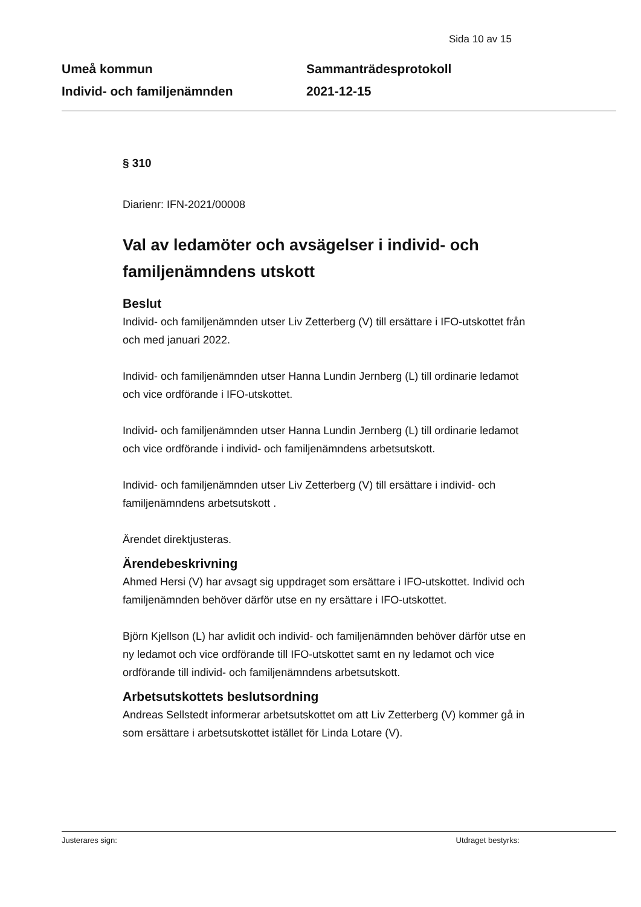Sida 10 av 15
Umeå kommun
Individ- och familjenämnden
Sammanträdesprotokoll
2021-12-15
§ 310
Diarienr: IFN-2021/00008
Val av ledamöter och avsägelser i individ- och familjenämndens utskott
Beslut
Individ- och familjenämnden utser Liv Zetterberg (V) till ersättare i IFO-utskottet från och med januari 2022.
Individ- och familjenämnden utser Hanna Lundin Jernberg (L) till ordinarie ledamot och vice ordförande i IFO-utskottet.
Individ- och familjenämnden utser Hanna Lundin Jernberg (L) till ordinarie ledamot och vice ordförande i individ- och familjenämndens arbetsutskott.
Individ- och familjenämnden utser Liv Zetterberg (V) till ersättare i individ- och familjenämndens arbetsutskott .
Ärendet direktjusteras.
Ärendebeskrivning
Ahmed Hersi (V) har avsagt sig uppdraget som ersättare i IFO-utskottet. Individ och familjenämnden behöver därför utse en ny ersättare i IFO-utskottet.
Björn Kjellson (L) har avlidit och individ- och familjenämnden behöver därför utse en ny ledamot och vice ordförande till IFO-utskottet samt en ny ledamot och vice ordförande till individ- och familjenämndens arbetsutskott.
Arbetsutskottets beslutsordning
Andreas Sellstedt informerar arbetsutskottet om att Liv Zetterberg (V) kommer gå in som ersättare i arbetsutskottet istället för Linda Lotare (V).
Justerares sign: Utdraget bestyrks: